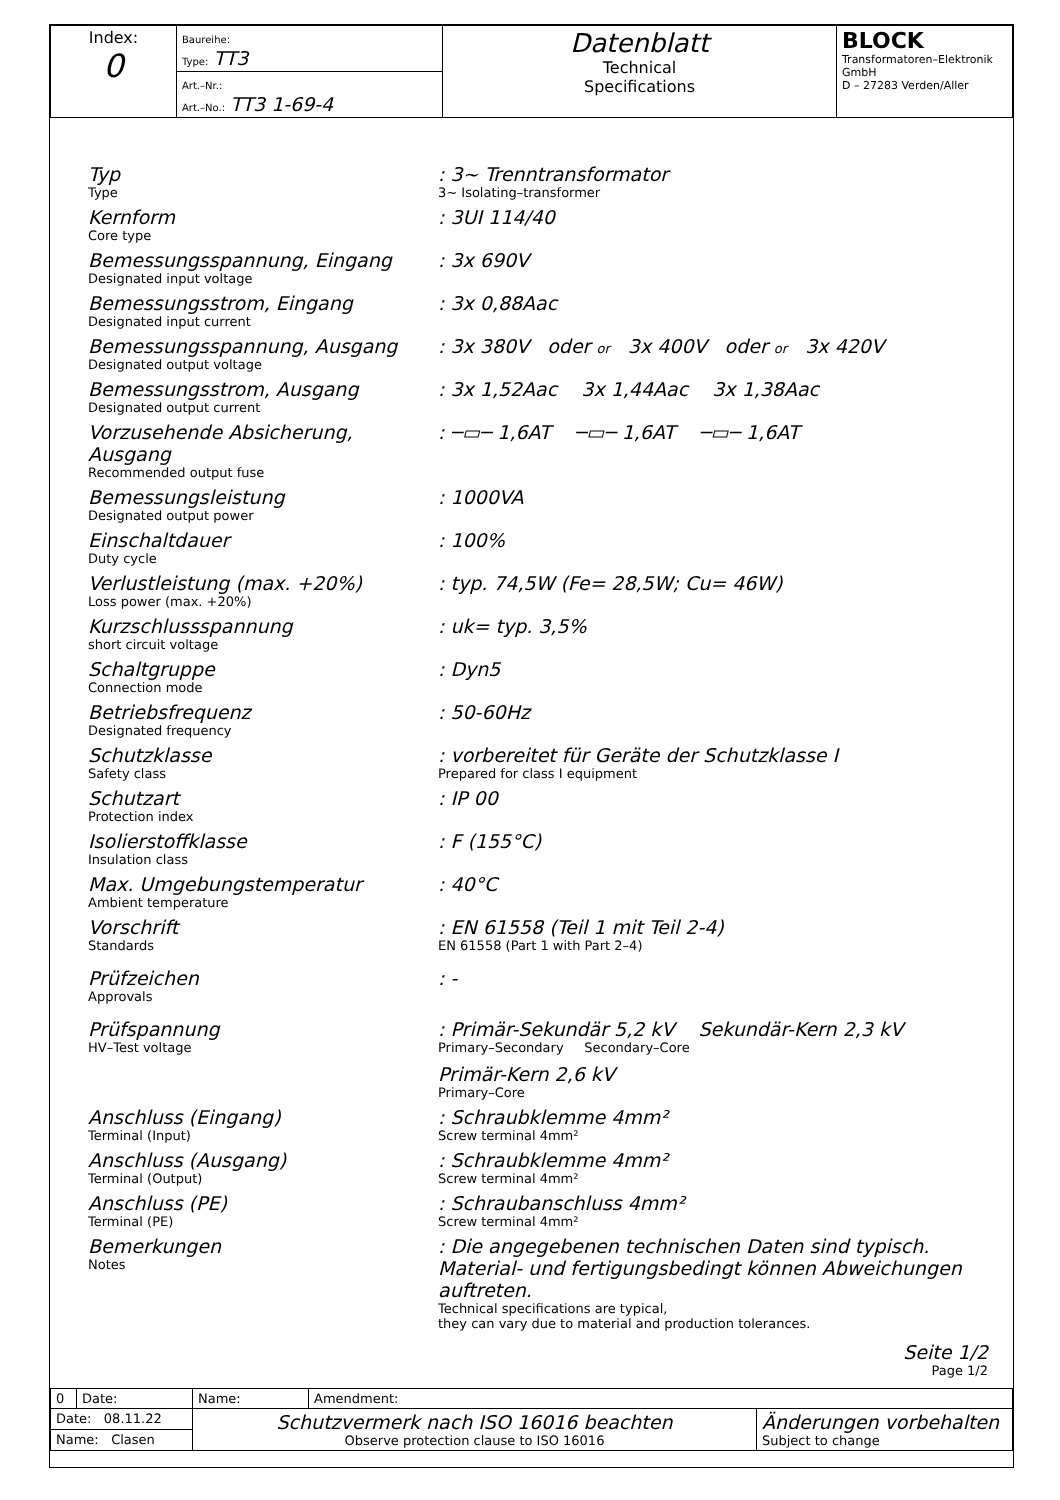| Index: 0 | Baureihe: Type: TT3 | Datenblatt Technical Specifications | BLOCK Transformatoren–Elektronik GmbH D – 27283 Verden/Aller |
| | Art.–Nr.: Art.–No.: TT3 1-69-4 | | |
Typ
Type
: 3~ Trenntransformator
3~ Isolating–transformer
Kernform
Core type
: 3UI 114/40
Bemessungsspannung, Eingang
Designated input voltage
: 3x 690V
Bemessungsstrom, Eingang
Designated input current
: 3x 0,88Aac
Bemessungsspannung, Ausgang
Designated output voltage
: 3x 380V oder or 3x 400V oder or 3x 420V
Bemessungsstrom, Ausgang
Designated output current
: 3x 1,52Aac 3x 1,44Aac 3x 1,38Aac
Vorzusehende Absicherung, Ausgang
Recommended output fuse
: ─▭─ 1,6AT ─▭─ 1,6AT ─▭─ 1,6AT
Bemessungsleistung
Designated output power
: 1000VA
Einschaltdauer
Duty cycle
: 100%
Verlustleistung (max. +20%)
Loss power (max. +20%)
: typ. 74,5W (Fe= 28,5W; Cu= 46W)
Kurzschlussspannung
short circuit voltage
: uk= typ. 3,5%
Schaltgruppe
Connection mode
: Dyn5
Betriebsfrequenz
Designated frequency
: 50-60Hz
Schutzklasse
Safety class
: vorbereitet für Geräte der Schutzklasse I
Prepared for class I equipment
Schutzart
Protection index
: IP 00
Isolierstoffklasse
Insulation class
: F (155°C)
Max. Umgebungstemperatur
Ambient temperature
: 40°C
Vorschrift
Standards
: EN 61558 (Teil 1 mit Teil 2-4)
EN 61558 (Part 1 with Part 2–4)
Prüfzeichen
Approvals
: -
Prüfspannung
HV–Test voltage
: Primär-Sekundär 5,2 kV Sekundär-Kern 2,3 kV
Primary–Secondary Secondary–Core
Primär-Kern 2,6 kV
Primary–Core
Anschluss (Eingang)
Terminal (Input)
: Schraubklemme 4mm²
Screw terminal 4mm²
Anschluss (Ausgang)
Terminal (Output)
: Schraubklemme 4mm²
Screw terminal 4mm²
Anschluss (PE)
Terminal (PE)
: Schraubanschluss 4mm²
Screw terminal 4mm²
Bemerkungen
Notes
: Die angegebenen technischen Daten sind typisch. Material- und fertigungsbedingt können Abweichungen auftreten.
Technical specifications are typical,
they can vary due to material and production tolerances.
Seite 1/2
Page 1/2
| 0 | Date: | Name: | Amendment: | |
| Date: 08.11.22 | | Schutzvermerk nach ISO 16016 beachten Observe protection clause to ISO 16016 | | Änderungen vorbehalten Subject to change |
| Name: Clasen | | | | |